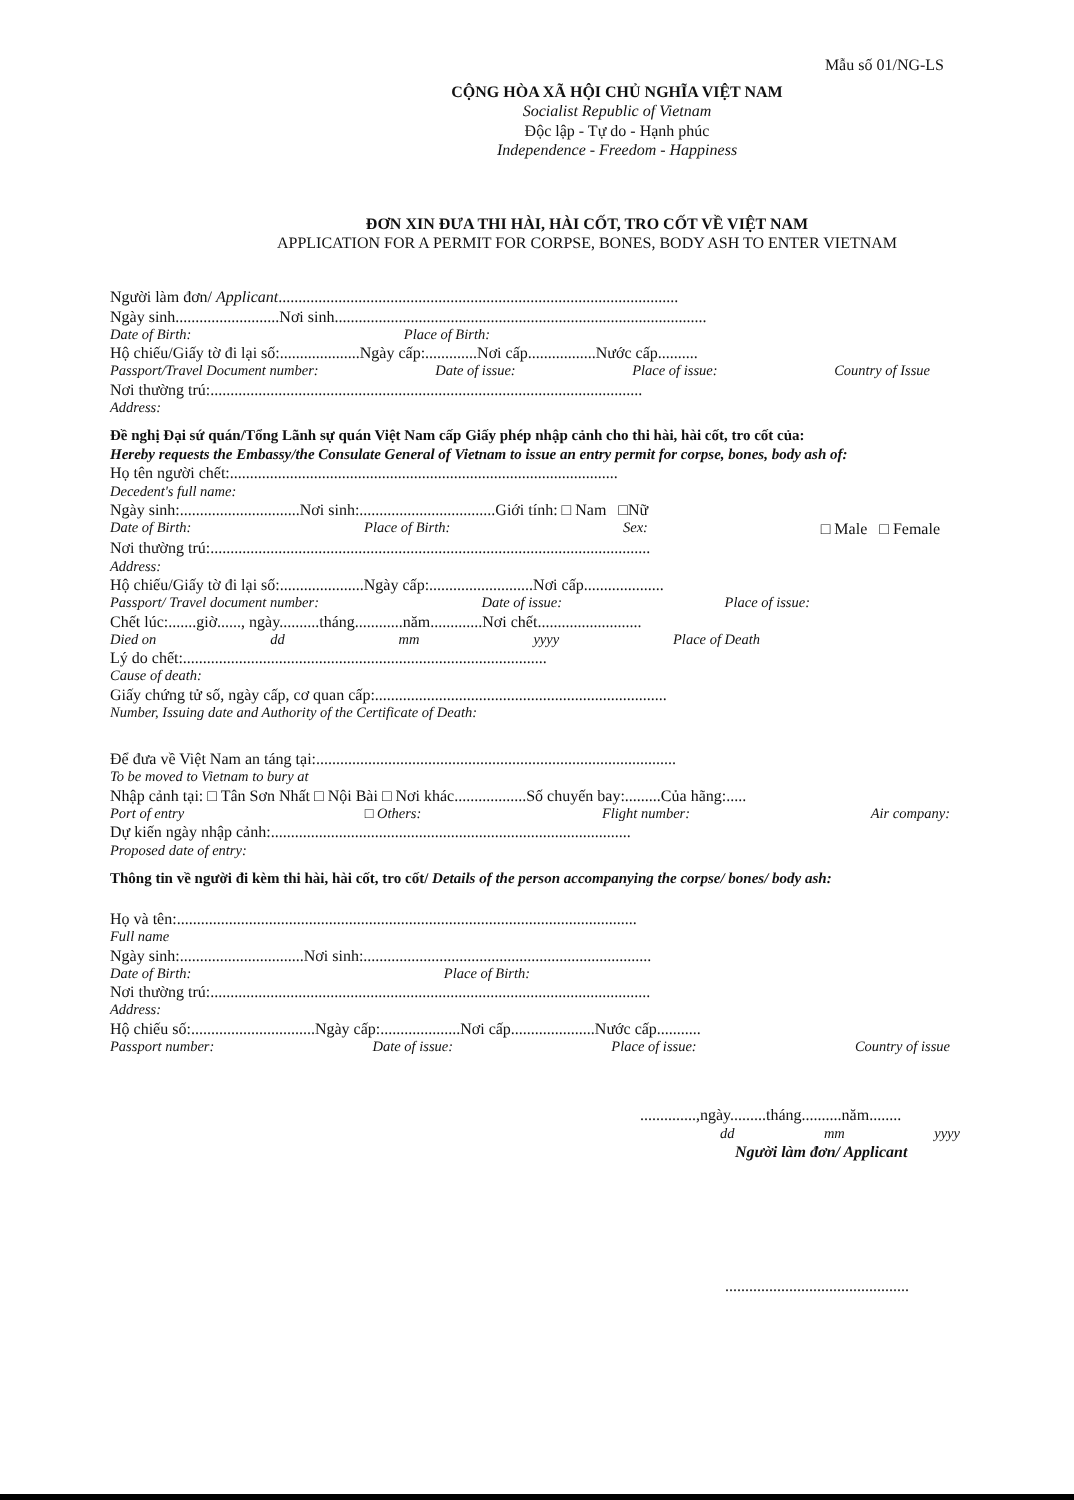Mẫu số 01/NG-LS
CỘNG HÒA XÃ HỘI CHỦ NGHĨA VIỆT NAM
Socialist Republic of Vietnam
Độc lập - Tự do - Hạnh phúc
Independence - Freedom - Happiness
ĐƠN XIN ĐƯA THI HÀI, HÀI CỐT, TRO CỐT VỀ VIỆT NAM
APPLICATION FOR A PERMIT FOR CORPSE, BONES, BODY ASH TO ENTER VIETNAM
Người làm đơn/ Applicant....................................................................................................
Ngày sinh..........................Nơi sinh.............................................................................................
Date of Birth: Place of Birth:
Hộ chiếu/Giấy tờ đi lại số:....................Ngày cấp:.............Nơi cấp.................Nước cấp..........
Passport/Travel Document number: Date of issue: Place of issue: Country of Issue
Nơi thường trú:............................................................................................................
Address:
Đề nghị Đại sứ quán/Tổng Lãnh sự quán Việt Nam cấp Giấy phép nhập cảnh cho thi hài, hài cốt, tro cốt của:
Hereby requests the Embassy/the Consulate General of Vietnam to issue an entry permit for corpse, bones, body ash of:
Họ tên người chết:.................................................................................................
Decedent's full name:
Ngày sinh:..............................Nơi sinh:..................................Giới tính: □ Nam □Nữ
Date of Birth: Place of Birth: Sex: □ Male □ Female
Nơi thường trú:..............................................................................................................
Address:
Hộ chiếu/Giấy tờ đi lại số:.....................Ngày cấp:..........................Nơi cấp....................
Passport/ Travel document number: Date of issue: Place of issue:
Chết lúc:.......giờ......, ngày..........tháng............năm.............Nơi chết..........................
Died on dd mm yyyy Place of Death
Lý do chết:...........................................................................................
Cause of death:
Giấy chứng tử số, ngày cấp, cơ quan cấp:.........................................................................
Number, Issuing date and Authority of the Certificate of Death:
Để đưa về Việt Nam an táng tại:..........................................................................................
To be moved to Vietnam to bury at
Nhập cảnh tại: □ Tân Sơn Nhất □ Nội Bài □ Nơi khác..................Số chuyến bay:.........Của hãng:.....
Port of entry □ Others: Flight number: Air company:
Dự kiến ngày nhập cảnh:..........................................................................................
Proposed date of entry:
Thông tin về người đi kèm thi hài, hài cốt, tro cốt/ Details of the person accompanying the corpse/ bones/ body ash:
Họ và tên:...................................................................................................................
Full name
Ngày sinh:...............................Nơi sinh:........................................................................
Date of Birth: Place of Birth:
Nơi thường trú:..............................................................................................................
Address:
Hộ chiếu số:...............................Ngày cấp:....................Nơi cấp.....................Nước cấp...........
Passport number: Date of issue: Place of issue: Country of issue
..............,ngày.........tháng..........năm........
dd mm yyyy
Người làm đơn/ Applicant
..............................................